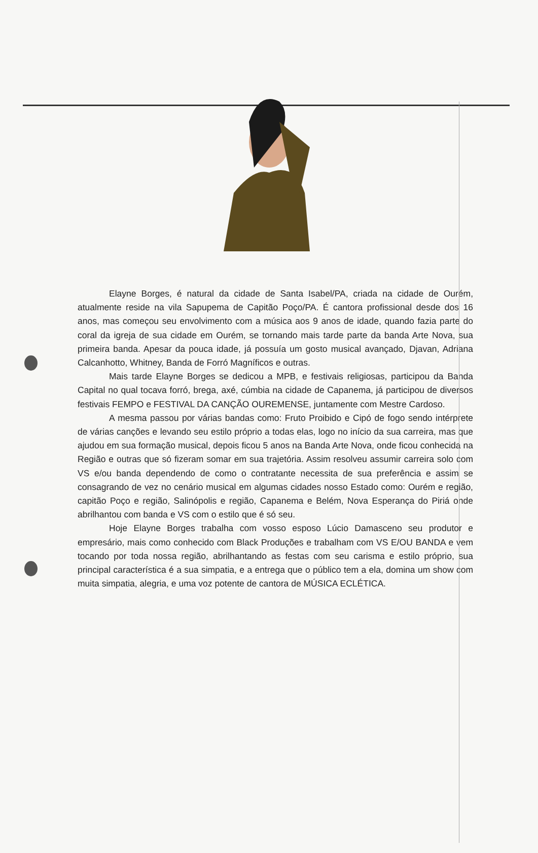Elayne Borges, é natural da cidade de Santa Isabel/PA, criada na cidade de Ourém, atualmente reside na vila Sapupema de Capitão Poço/PA. É cantora profissional desde dos 16 anos, mas começou seu envolvimento com a música aos 9 anos de idade, quando fazia parte do coral da igreja de sua cidade em Ourém, se tornando mais tarde parte da banda Arte Nova, sua primeira banda. Apesar da pouca idade, já possuía um gosto musical avançado, Djavan, Adriana Calcanhotto, Whitney, Banda de Forró Magníficos e outras.
Mais tarde Elayne Borges se dedicou a MPB, e festivais religiosas, participou da Banda Capital no qual tocava forró, brega, axé, cúmbia na cidade de Capanema, já participou de diversos festivais FEMPO e FESTIVAL DA CANÇÃO OUREMENSE, juntamente com Mestre Cardoso.
A mesma passou por várias bandas como: Fruto Proibido e Cipó de fogo sendo intérprete de várias canções e levando seu estilo próprio a todas elas, logo no início da sua carreira, mas que ajudou em sua formação musical, depois ficou 5 anos na Banda Arte Nova, onde ficou conhecida na Região e outras que só fizeram somar em sua trajetória. Assim resolveu assumir carreira solo com VS e/ou banda dependendo de como o contratante necessita de sua preferência e assim se consagrando de vez no cenário musical em algumas cidades nosso Estado como: Ourém e região, capitão Poço e região, Salinópolis e região, Capanema e Belém, Nova Esperança do Piriá onde abrilhantou com banda e VS com o estilo que é só seu.
Hoje Elayne Borges trabalha com vosso esposo Lúcio Damasceno seu produtor e empresário, mais como conhecido com Black Produções e trabalham com VS E/OU BANDA e vem tocando por toda nossa região, abrilhantando as festas com seu carisma e estilo próprio, sua principal característica é a sua simpatia, e a entrega que o público tem a ela, domina um show com muita simpatia, alegria, e uma voz potente de cantora de MÚSICA ECLÉTICA.